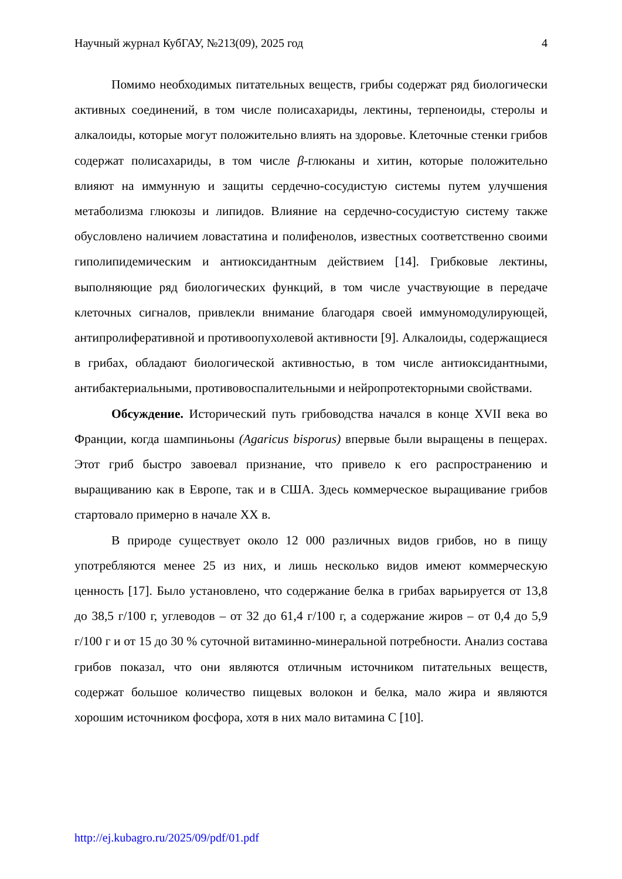Научный журнал КубГАУ, №213(09), 2025 год 4
Помимо необходимых питательных веществ, грибы содержат ряд биологически активных соединений, в том числе полисахариды, лектины, терпеноиды, стеролы и алкалоиды, которые могут положительно влиять на здоровье. Клеточные стенки грибов содержат полисахариды, в том числе β-глюканы и хитин, которые положительно влияют на иммунную и защиты сердечно-сосудистую системы путем улучшения метаболизма глюкозы и липидов. Влияние на сердечно-сосудистую систему также обусловлено наличием ловастатина и полифенолов, известных соответственно своими гиполипидемическим и антиоксидантным действием [14]. Грибковые лектины, выполняющие ряд биологических функций, в том числе участвующие в передаче клеточных сигналов, привлекли внимание благодаря своей иммуномодулирующей, антипролиферативной и противоопухолевой активности [9]. Алкалоиды, содержащиеся в грибах, обладают биологической активностью, в том числе антиоксидантными, антибактериальными, противовоспалительными и нейропротекторными свойствами.
Обсуждение. Исторический путь грибоводства начался в конце XVII века во Франции, когда шампиньоны (Agaricus bisporus) впервые были выращены в пещерах. Этот гриб быстро завоевал признание, что привело к его распространению и выращиванию как в Европе, так и в США. Здесь коммерческое выращивание грибов стартовало примерно в начале XX в.
В природе существует около 12 000 различных видов грибов, но в пищу употребляются менее 25 из них, и лишь несколько видов имеют коммерческую ценность [17]. Было установлено, что содержание белка в грибах варьируется от 13,8 до 38,5 г/100 г, углеводов – от 32 до 61,4 г/100 г, а содержание жиров – от 0,4 до 5,9 г/100 г и от 15 до 30 % суточной витаминно-минеральной потребности. Анализ состава грибов показал, что они являются отличным источником питательных веществ, содержат большое количество пищевых волокон и белка, мало жира и являются хорошим источником фосфора, хотя в них мало витамина С [10].
http://ej.kubagro.ru/2025/09/pdf/01.pdf